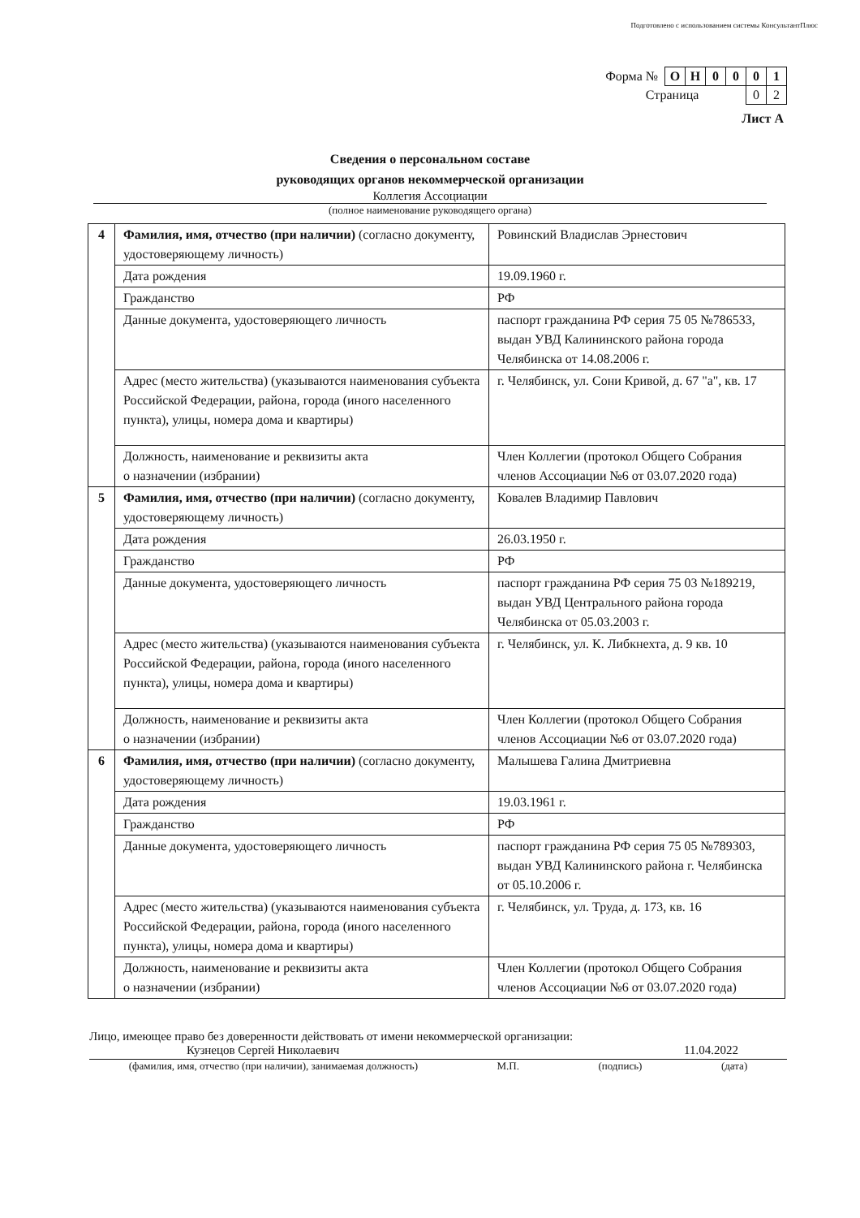Подготовлено с использованием системы КонсультантПлюс
| Форма № | О | Н | 0 | 0 | 0 | 1 |
| Страница | | | | | 0 | 2 |
Лист А
Сведения о персональном составе
руководящих органов некоммерческой организации
Коллегия Ассоциации
(полное наименование руководящего органа)
| 4 | Фамилия, имя, отчество (при наличии) (согласно документу, удостоверяющему личность) | Ровинский Владислав Эрнестович |
| | Дата рождения | 19.09.1960 г. |
| | Гражданство | РФ |
| | Данные документа, удостоверяющего личность | паспорт гражданина РФ серия 75 05 №786533, выдан УВД Калининского района города Челябинска от 14.08.2006 г. |
| | Адрес (место жительства) (указываются наименования субъекта Российской Федерации, района, города (иного населенного пункта), улицы, номера дома и квартиры) | г. Челябинск, ул. Сони Кривой, д. 67 "а", кв. 17 |
| | Должность, наименование и реквизиты акта о назначении (избрании) | Член Коллегии (протокол Общего Собрания членов Ассоциации №6 от 03.07.2020 года) |
| 5 | Фамилия, имя, отчество (при наличии) (согласно документу, удостоверяющему личность) | Ковалев Владимир Павлович |
| | Дата рождения | 26.03.1950 г. |
| | Гражданство | РФ |
| | Данные документа, удостоверяющего личность | паспорт гражданина РФ серия 75 03 №189219, выдан УВД Центрального района города Челябинска от 05.03.2003 г. |
| | Адрес (место жительства) (указываются наименования субъекта Российской Федерации, района, города (иного населенного пункта), улицы, номера дома и квартиры) | г. Челябинск, ул. К. Либкнехта, д. 9 кв. 10 |
| | Должность, наименование и реквизиты акта о назначении (избрании) | Член Коллегии (протокол Общего Собрания членов Ассоциации №6 от 03.07.2020 года) |
| 6 | Фамилия, имя, отчество (при наличии) (согласно документу, удостоверяющему личность) | Малышева Галина Дмитриевна |
| | Дата рождения | 19.03.1961 г. |
| | Гражданство | РФ |
| | Данные документа, удостоверяющего личность | паспорт гражданина РФ серия 75 05 №789303, выдан УВД Калининского района г. Челябинска от 05.10.2006 г. |
| | Адрес (место жительства) (указываются наименования субъекта Российской Федерации, района, города (иного населенного пункта), улицы, номера дома и квартиры) | г. Челябинск, ул. Труда, д. 173, кв. 16 |
| | Должность, наименование и реквизиты акта о назначении (избрании) | Член Коллегии (протокол Общего Собрания членов Ассоциации №6 от 03.07.2020 года) |
Лицо, имеющее право без доверенности действовать от имени некоммерческой организации:
Кузнецов Сергей Николаевич 11.04.2022
(фамилия, имя, отчество (при наличии), занимаемая должность) М.П. (подпись) (дата)